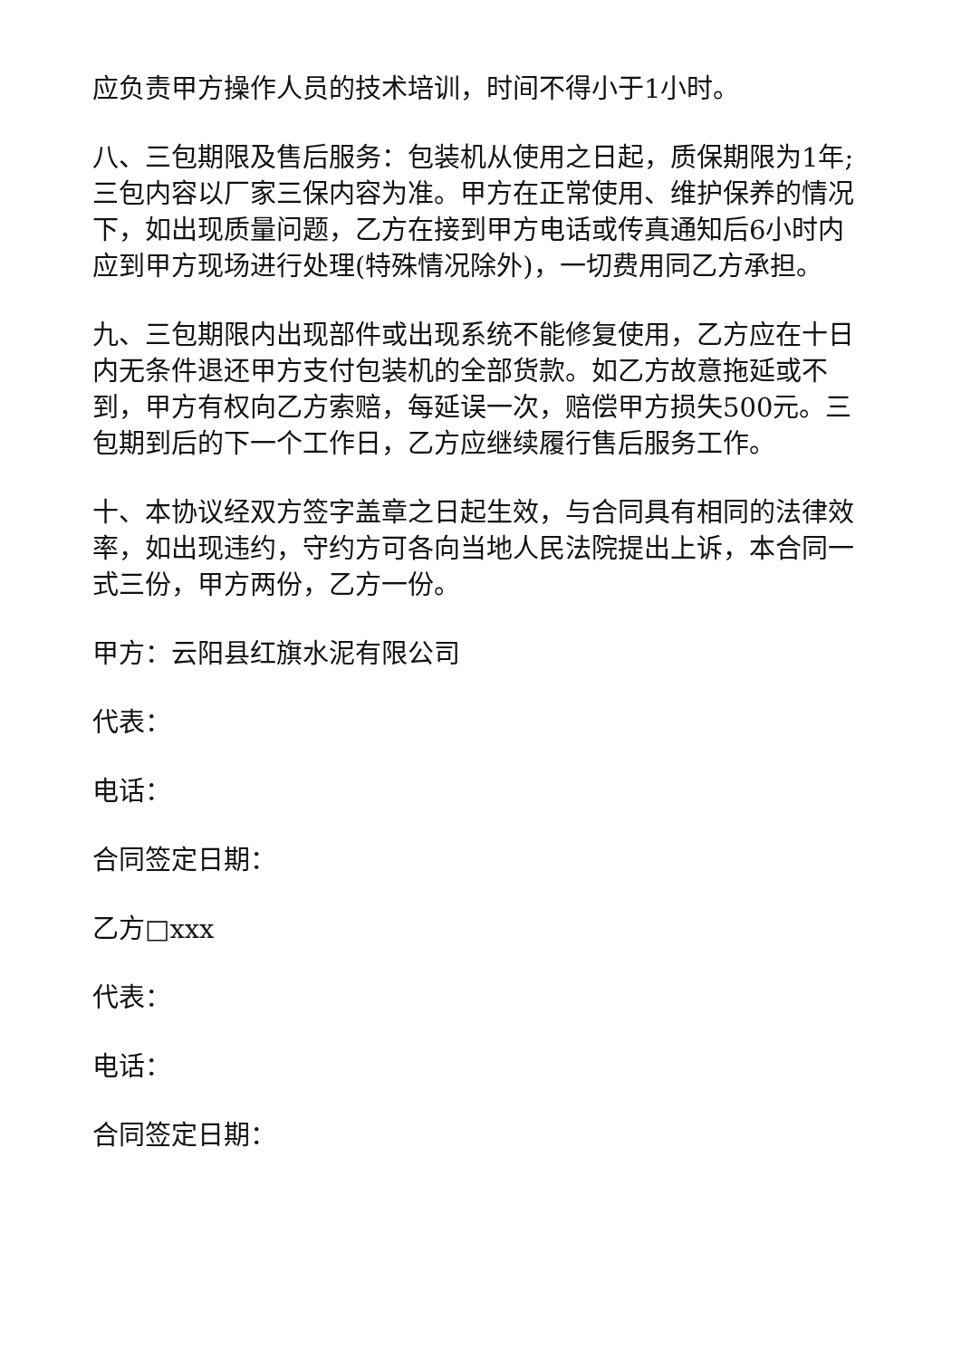应负责甲方操作人员的技术培训，时间不得小于1小时。
八、三包期限及售后服务：包装机从使用之日起，质保期限为1年;三包内容以厂家三保内容为准。甲方在正常使用、维护保养的情况下，如出现质量问题，乙方在接到甲方电话或传真通知后6小时内应到甲方现场进行处理(特殊情况除外)，一切费用同乙方承担。
九、三包期限内出现部件或出现系统不能修复使用，乙方应在十日内无条件退还甲方支付包装机的全部货款。如乙方故意拖延或不到，甲方有权向乙方索赔，每延误一次，赔偿甲方损失500元。三包期到后的下一个工作日，乙方应继续履行售后服务工作。
十、本协议经双方签字盖章之日起生效，与合同具有相同的法律效率，如出现违约，守约方可各向当地人民法院提出上诉，本合同一式三份，甲方两份，乙方一份。
甲方：云阳县红旗水泥有限公司
代表：
电话：
合同签定日期：
乙方□xxx
代表：
电话：
合同签定日期：